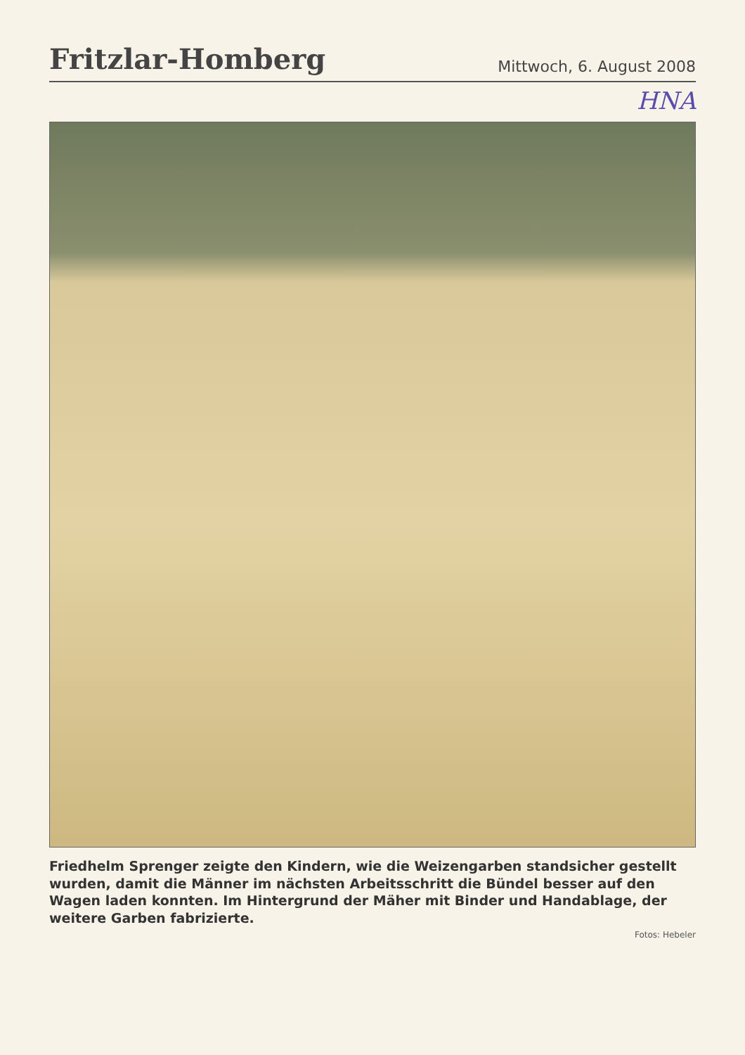Fritzlar-Homberg
Mittwoch, 6. August 2008
HNA
Friedhelm Sprenger zeigte den Kindern, wie die Weizengarben standsicher gestellt wurden, damit die Männer im nächsten Arbeitsschritt die Bündel besser auf den Wagen laden konnten. Im Hintergrund der Mäher mit Binder und Handablage, der weitere Garben fabrizierte.
Fotos: Hebeler